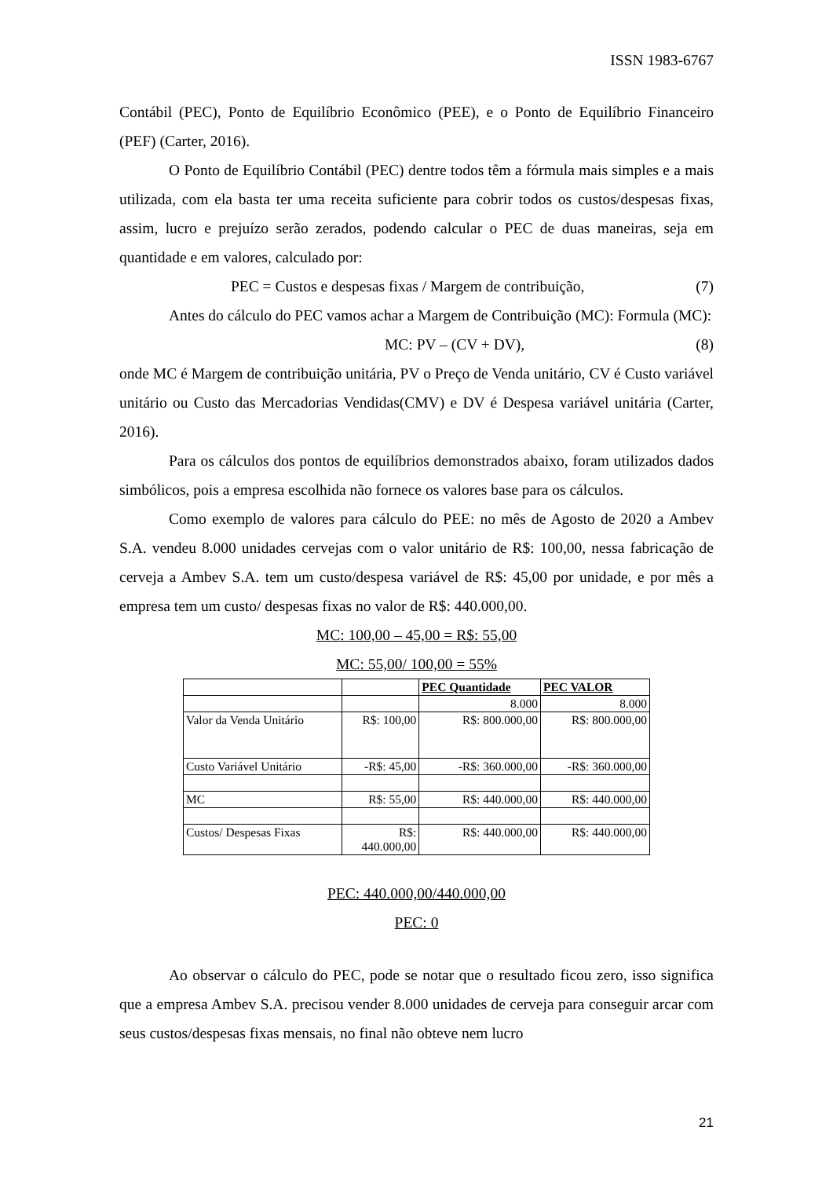ISSN 1983-6767
Contábil (PEC), Ponto de Equilíbrio Econômico (PEE), e o Ponto de Equilíbrio Financeiro (PEF) (Carter, 2016).
O Ponto de Equilíbrio Contábil (PEC) dentre todos têm a fórmula mais simples e a mais utilizada, com ela basta ter uma receita suficiente para cobrir todos os custos/despesas fixas, assim, lucro e prejuízo serão zerados, podendo calcular o PEC de duas maneiras, seja em quantidade e em valores, calculado por:
PEC = Custos e despesas fixas / Margem de contribuição, (7)
Antes do cálculo do PEC vamos achar a Margem de Contribuição (MC): Formula (MC):
MC: PV – (CV + DV), (8)
onde MC é Margem de contribuição unitária, PV o Preço de Venda unitário, CV é Custo variável unitário ou Custo das Mercadorias Vendidas(CMV) e DV é Despesa variável unitária (Carter, 2016).
Para os cálculos dos pontos de equilíbrios demonstrados abaixo, foram utilizados dados simbólicos, pois a empresa escolhida não fornece os valores base para os cálculos.
Como exemplo de valores para cálculo do PEE: no mês de Agosto de 2020 a Ambev S.A. vendeu 8.000 unidades cervejas com o valor unitário de R$: 100,00, nessa fabricação de cerveja a Ambev S.A. tem um custo/despesa variável de R$: 45,00 por unidade, e por mês a empresa tem um custo/ despesas fixas no valor de R$: 440.000,00.
MC: 100,00 – 45,00 = R$: 55,00
MC: 55,00/ 100,00 = 55%
| | | PEC Quantidade | PEC VALOR |
| | | 8.000 | 8.000 |
| Valor da Venda Unitário | R$: 100,00 | R$: 800.000,00 | R$: 800.000,00 |
| Custo Variável Unitário | -R$: 45,00 | -R$: 360.000,00 | -R$: 360.000,00 |
| MC | R$: 55,00 | R$: 440.000,00 | R$: 440.000,00 |
| Custos/ Despesas Fixas | R$: 440.000,00 | R$: 440.000,00 | R$: 440.000,00 |
PEC: 440.000,00/440.000,00
PEC: 0
Ao observar o cálculo do PEC, pode se notar que o resultado ficou zero, isso significa que a empresa Ambev S.A. precisou vender 8.000 unidades de cerveja para conseguir arcar com seus custos/despesas fixas mensais, no final não obteve nem lucro
21